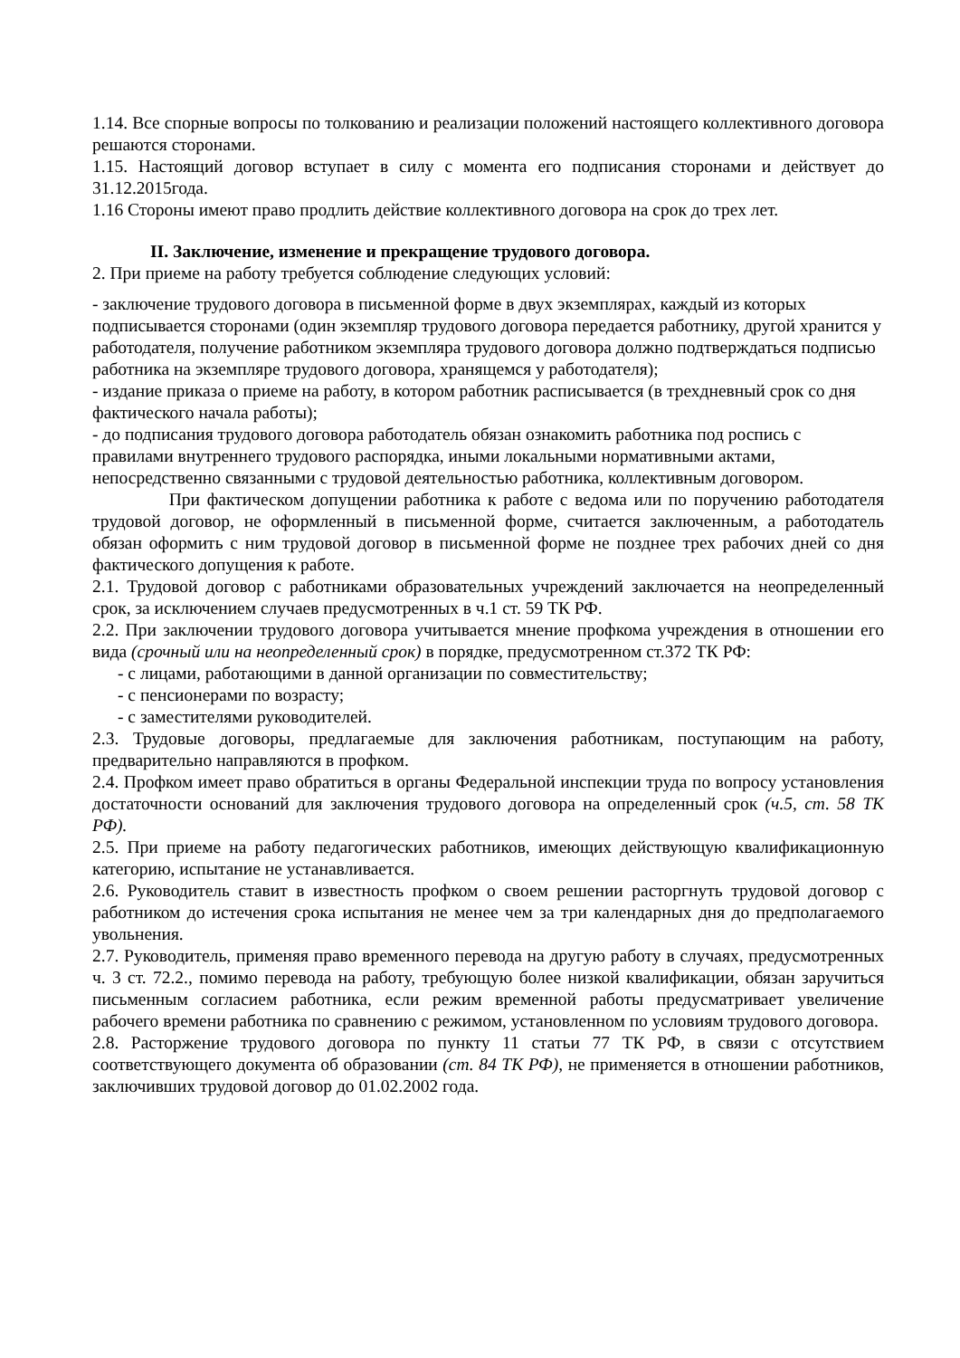1.14. Все спорные вопросы по толкованию и реализации положений настоящего коллективного договора решаются сторонами.
1.15. Настоящий договор вступает в силу с момента его подписания сторонами и действует до 31.12.2015года.
1.16 Стороны имеют право продлить действие коллективного договора на срок до трех лет.
II. Заключение, изменение и прекращение трудового договора.
2. При приеме на работу требуется соблюдение следующих условий:
- заключение трудового договора в письменной форме в двух экземплярах, каждый из которых подписывается сторонами (один экземпляр трудового договора передается работнику, другой хранится у работодателя, получение работником экземпляра трудового договора должно подтверждаться подписью работника на экземпляре трудового договора, хранящемся у работодателя);
- издание приказа о приеме на работу, в котором работник расписывается (в трехдневный срок со дня фактического начала работы);
- до подписания трудового договора работодатель обязан ознакомить работника под роспись с правилами внутреннего трудового распорядка, иными локальными нормативными актами, непосредственно связанными с трудовой деятельностью работника, коллективным договором.
При фактическом допущении работника к работе с ведома или по поручению работодателя трудовой договор, не оформленный в письменной форме, считается заключенным, а работодатель обязан оформить с ним трудовой договор в письменной форме не позднее трех рабочих дней со дня фактического допущения к работе.
2.1. Трудовой договор с работниками образовательных учреждений заключается на неопределенный срок, за исключением случаев предусмотренных в ч.1 ст. 59 ТК РФ.
2.2. При заключении трудового договора учитывается мнение профкома учреждения в отношении его вида (срочный или на неопределенный срок) в порядке, предусмотренном ст.372 ТК РФ:
- с лицами, работающими в данной организации по совместительству;
- с пенсионерами по возрасту;
- с заместителями руководителей.
2.3. Трудовые договоры, предлагаемые для заключения работникам, поступающим на работу, предварительно направляются в профком.
2.4. Профком имеет право обратиться в органы Федеральной инспекции труда по вопросу установления достаточности оснований для заключения трудового договора на определенный срок (ч.5, ст. 58 ТК РФ).
2.5. При приеме на работу педагогических работников, имеющих действующую квалификационную категорию, испытание не устанавливается.
2.6. Руководитель ставит в известность профком о своем решении расторгнуть трудовой договор с работником до истечения срока испытания не менее чем за три календарных дня до предполагаемого увольнения.
2.7. Руководитель, применяя право временного перевода на другую работу в случаях, предусмотренных ч. 3 ст. 72.2., помимо перевода на работу, требующую более низкой квалификации, обязан заручиться письменным согласием работника, если режим временной работы предусматривает увеличение рабочего времени работника по сравнению с режимом, установленном по условиям трудового договора.
2.8. Расторжение трудового договора по пункту 11 статьи 77 ТК РФ, в связи с отсутствием соответствующего документа об образовании (ст. 84 ТК РФ), не применяется в отношении работников, заключивших трудовой договор до 01.02.2002 года.